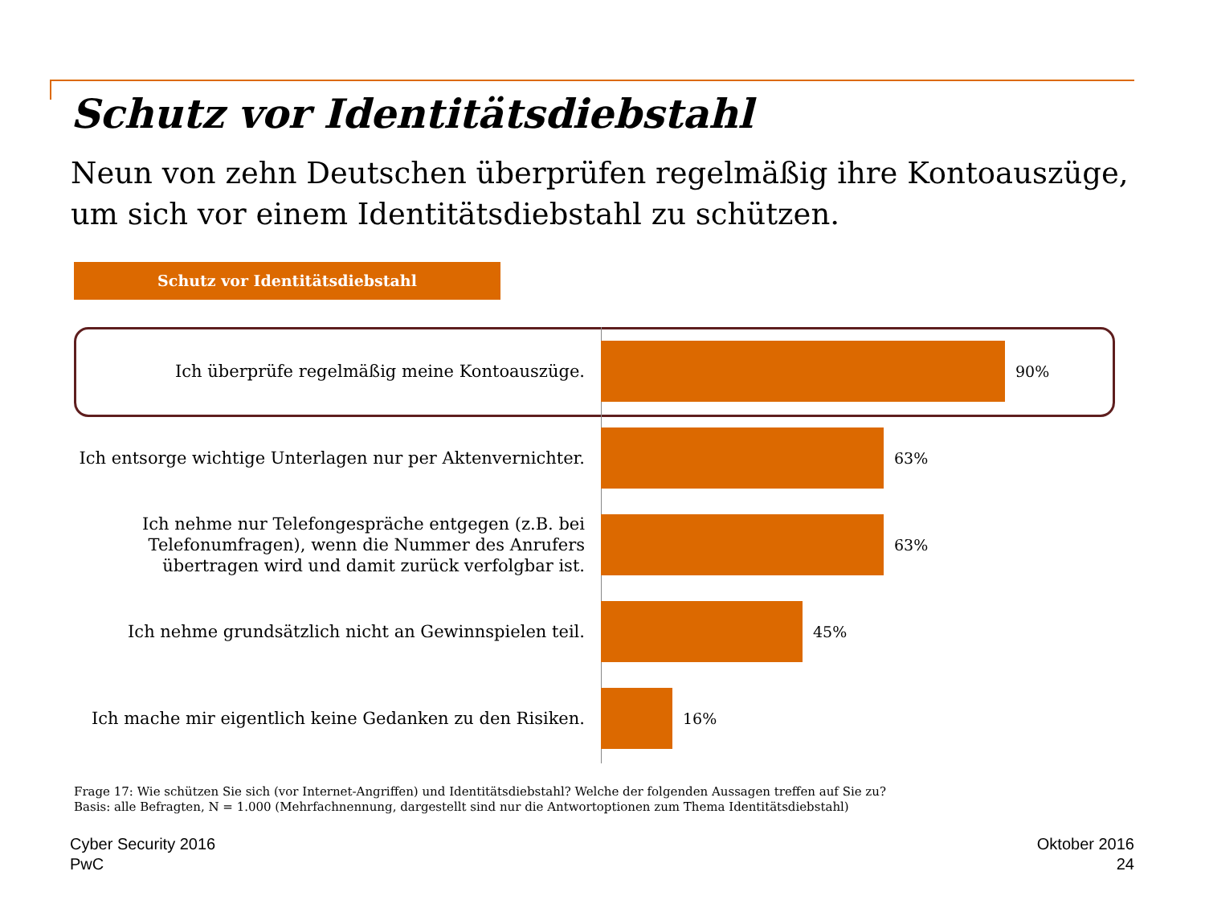Schutz vor Identitätsdiebstahl
Neun von zehn Deutschen überprüfen regelmäßig ihre Kontoauszüge,
um sich vor einem Identitätsdiebstahl zu schützen.
Schutz vor Identitätsdiebstahl
Ich überprüfe regelmäßig meine Kontoauszüge.
90%
Ich entsorge wichtige Unterlagen nur per Aktenvernichter.
63%
Ich nehme nur Telefongespräche entgegen (z.B. bei Telefonumfragen), wenn die Nummer des Anrufers übertragen wird und damit zurück verfolgbar ist.
63%
Ich nehme grundsätzlich nicht an Gewinnspielen teil.
45%
Ich mache mir eigentlich keine Gedanken zu den Risiken.
16%
Frage 17: Wie schützen Sie sich (vor Internet-Angriffen) und Identitätsdiebstahl? Welche der folgenden Aussagen treffen auf Sie zu?
Basis: alle Befragten, N = 1.000 (Mehrfachnennung, dargestellt sind nur die Antwortoptionen zum Thema Identitätsdiebstahl)
Cyber Security 2016
PwC
Oktober 2016
24